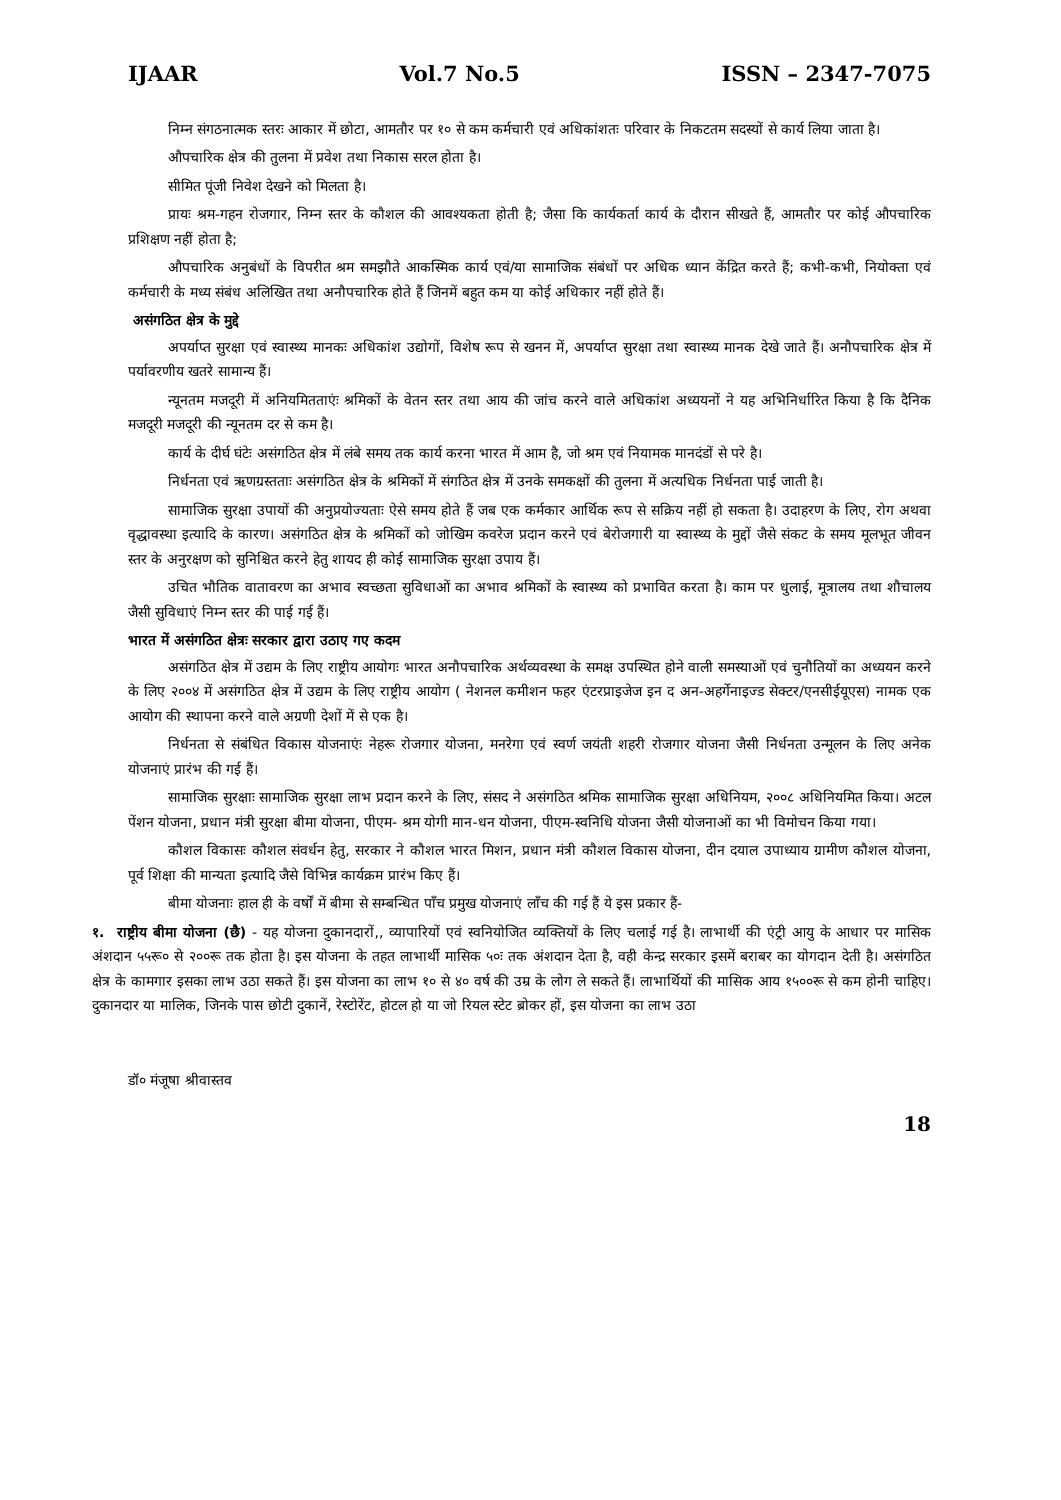IJAAR Vol.7 No.5 ISSN – 2347-7075
निम्न संगठनात्मक स्तरः आकार में छोटा, आमतौर पर १० से कम कर्मचारी एवं अधिकांशतः परिवार के निकटतम सदस्यों से कार्य लिया जाता है।
औपचारिक क्षेत्र की तुलना में प्रवेश तथा निकास सरल होता है।
सीमित पूंजी निवेश देखने को मिलता है।
प्रायः श्रम-गहन रोजगार, निम्न स्तर के कौशल की आवश्यकता होती है; जैसा कि कार्यकर्ता कार्य के दौरान सीखते हैं, आमतौर पर कोई औपचारिक प्रशिक्षण नहीं होता है;
औपचारिक अनुबंधों के विपरीत श्रम समझौते आकस्मिक कार्य एवं/या सामाजिक संबंधों पर अधिक ध्यान केंद्रित करते हैं; कभी-कभी, नियोक्ता एवं कर्मचारी के मध्य संबंध अलिखित तथा अनौपचारिक होते हैं जिनमें बहुत कम या कोई अधिकार नहीं होते हैं।
असंगठित क्षेत्र के मुद्दे
अपर्याप्त सुरक्षा एवं स्वास्थ्य मानकः अधिकांश उद्योगों, विशेष रूप से खनन में, अपर्याप्त सुरक्षा तथा स्वास्थ्य मानक देखे जाते हैं। अनौपचारिक क्षेत्र में पर्यावरणीय खतरे सामान्य हैं।
न्यूनतम मजदूरी में अनियमितताएंः श्रमिकों के वेतन स्तर तथा आय की जांच करने वाले अधिकांश अध्ययनों ने यह अभिनिर्धारित किया है कि दैनिक मजदूरी मजदूरी की न्यूनतम दर से कम है।
कार्य के दीर्घ घंटेः असंगठित क्षेत्र में लंबे समय तक कार्य करना भारत में आम है, जो श्रम एवं नियामक मानदंडों से परे है।
निर्धनता एवं ऋणग्रस्तताः असंगठित क्षेत्र के श्रमिकों में संगठित क्षेत्र में उनके समकक्षों की तुलना में अत्यधिक निर्धनता पाई जाती है।
सामाजिक सुरक्षा उपायों की अनुप्रयोज्यताः ऐसे समय होते हैं जब एक कर्मकार आर्थिक रूप से सक्रिय नहीं हो सकता है। उदाहरण के लिए, रोग अथवा वृद्धावस्था इत्यादि के कारण। असंगठित क्षेत्र के श्रमिकों को जोखिम कवरेज प्रदान करने एवं बेरोजगारी या स्वास्थ्य के मुद्दों जैसे संकट के समय मूलभूत जीवन स्तर के अनुरक्षण को सुनिश्चित करने हेतु शायद ही कोई सामाजिक सुरक्षा उपाय हैं।
उचित भौतिक वातावरण का अभाव स्वच्छता सुविधाओं का अभाव श्रमिकों के स्वास्थ्य को प्रभावित करता है। काम पर धुलाई, मूत्रालय तथा शौचालय जैसी सुविधाएं निम्न स्तर की पाई गई हैं।
भारत में असंगठित क्षेत्रः सरकार द्वारा उठाए गए कदम
असंगठित क्षेत्र में उद्यम के लिए राष्ट्रीय आयोगः भारत अनौपचारिक अर्थव्यवस्था के समक्ष उपस्थित होने वाली समस्याओं एवं चुनौतियों का अध्ययन करने के लिए २००४ में असंगठित क्षेत्र में उद्यम के लिए राष्ट्रीय आयोग ( नेशनल कमीशन फहर एंटरप्राइजेज इन द अन-अहर्गेनाइज्ड सेक्टर/एनसीईयूएस) नामक एक आयोग की स्थापना करने वाले अग्रणी देशों में से एक है।
निर्धनता से संबंधित विकास योजनाएंः नेहरू रोजगार योजना, मनरेगा एवं स्वर्ण जयंती शहरी रोजगार योजना जैसी निर्धनता उन्मूलन के लिए अनेक योजनाएं प्रारंभ की गई हैं।
सामाजिक सुरक्षाः सामाजिक सुरक्षा लाभ प्रदान करने के लिए, संसद ने असंगठित श्रमिक सामाजिक सुरक्षा अधिनियम, २००८ अधिनियमित किया। अटल पेंशन योजना, प्रधान मंत्री सुरक्षा बीमा योजना, पीएम- श्रम योगी मान-धन योजना, पीएम-स्वनिधि योजना जैसी योजनाओं का भी विमोचन किया गया।
कौशल विकासः कौशल संवर्धन हेतु, सरकार ने कौशल भारत मिशन, प्रधान मंत्री कौशल विकास योजना, दीन दयाल उपाध्याय ग्रामीण कौशल योजना, पूर्व शिक्षा की मान्यता इत्यादि जैसे विभिन्न कार्यक्रम प्रारंभ किए हैं।
बीमा योजनाः हाल ही के वर्षों में बीमा से सम्बन्धित पाँच प्रमुख योजनाएं लाँच की गई हैं ये इस प्रकार हैं-
१. राष्ट्रीय बीमा योजना (छै) - यह योजना दुकानदारों,, व्यापारियों एवं स्वनियोजित व्यक्तियों के लिए चलाई गई है। लाभार्थी की एंट्री आयु के आधार पर मासिक अंशदान ५५रू० से २००रू तक होता है। इस योजना के तहत लाभार्थी मासिक ५०ः तक अंशदान देता है, वही केन्द्र सरकार इसमें बराबर का योगदान देती है। असंगठित क्षेत्र के कामगार इसका लाभ उठा सकते हैं। इस योजना का लाभ १० से ४० वर्ष की उम्र के लोग ले सकते हैं। लाभार्थियों की मासिक आय १५००रू से कम होनी चाहिए। दुकानदार या मालिक, जिनके पास छोटी दुकानें, रेस्टोरेंट, होटल हो या जो रियल स्टेट ब्रोकर हों, इस योजना का लाभ उठा
डॉ० मंजूषा श्रीवास्तव
18